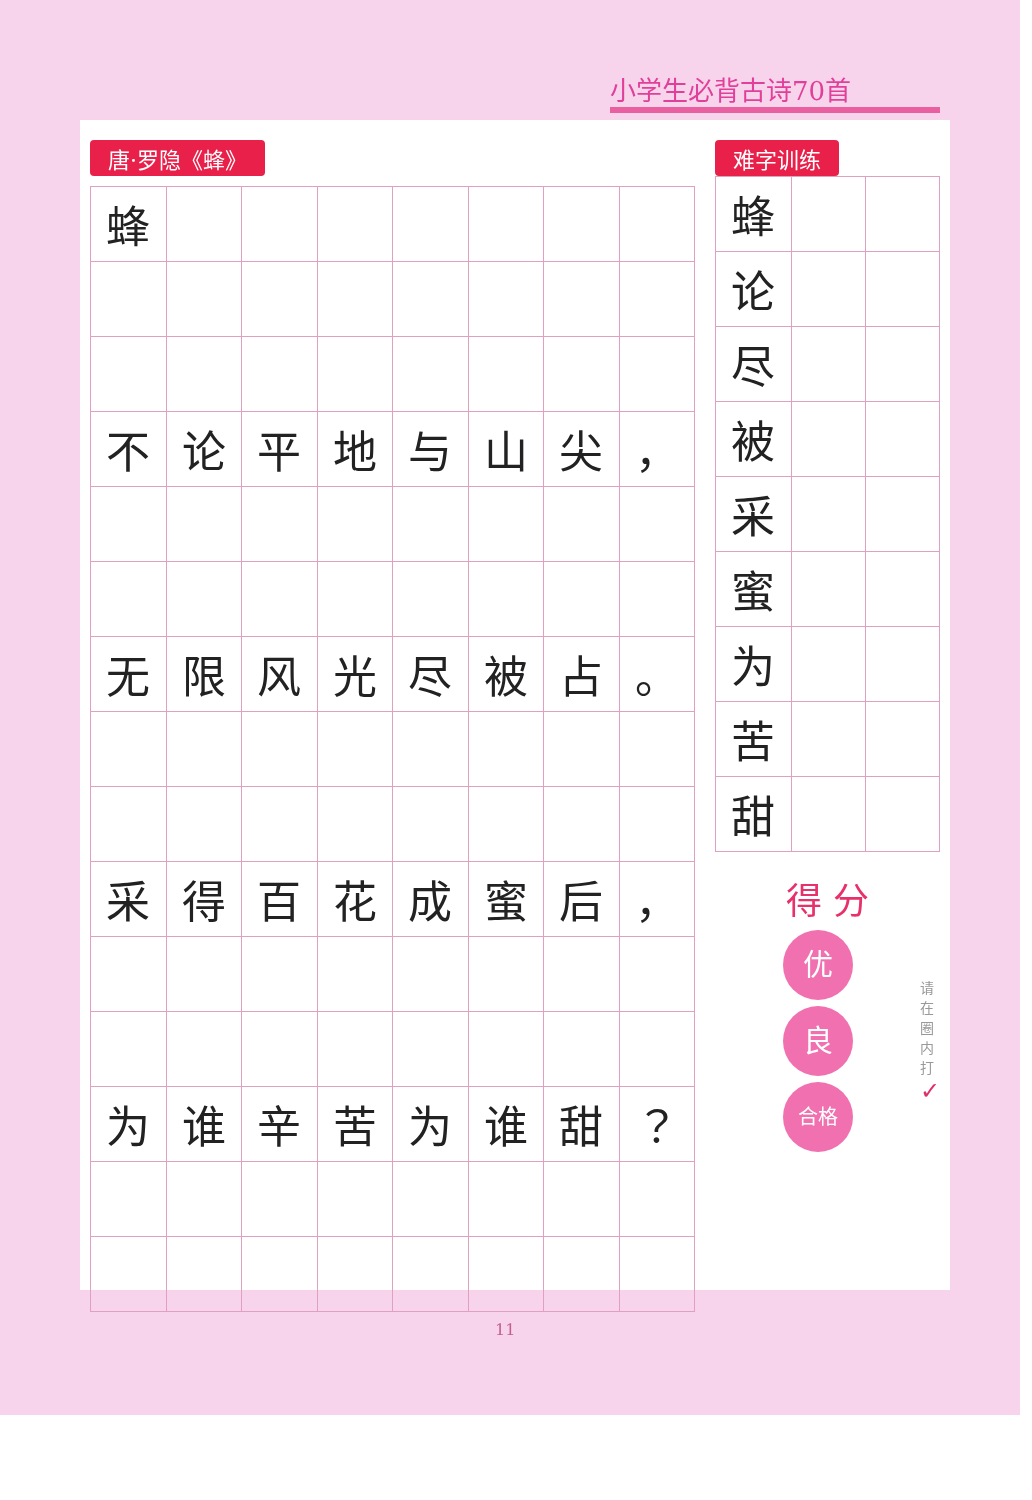小学生必背古诗70首
唐·罗隐《蜂》
| 蜂 | | | | | | | |
| 不 | 论 | 平 | 地 | 与 | 山 | 尖 | ， |
| 无 | 限 | 风 | 光 | 尽 | 被 | 占 | 。 |
| 采 | 得 | 百 | 花 | 成 | 蜜 | 后 | ， |
| 为 | 谁 | 辛 | 苦 | 为 | 谁 | 甜 | ？ |
难字训练
| 蜂 | | |
| 论 | | |
| 尽 | | |
| 被 | | |
| 采 | | |
| 蜜 | | |
| 为 | | |
| 苦 | | |
| 甜 | | |
得 分
优
良
合格
请在圈内打 ✓
11